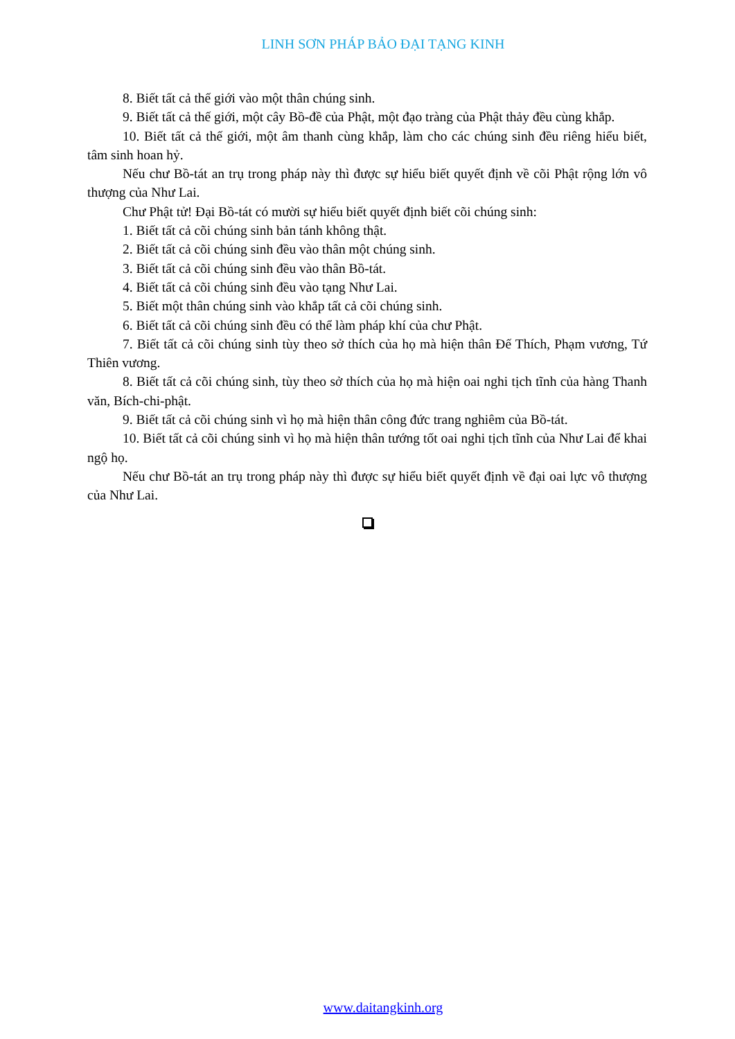LINH SƠN PHÁP BẢO ĐẠI TẠNG KINH
8. Biết tất cả thế giới vào một thân chúng sinh.
9. Biết tất cả thế giới, một cây Bồ-đề của Phật, một đạo tràng của Phật thảy đều cùng khắp.
10. Biết tất cả thế giới, một âm thanh cùng khắp, làm cho các chúng sinh đều riêng hiểu biết, tâm sinh hoan hỷ.
Nếu chư Bồ-tát an trụ trong pháp này thì được sự hiểu biết quyết định về cõi Phật rộng lớn vô thượng của Như Lai.
Chư Phật tử! Đại Bồ-tát có mười sự hiểu biết quyết định biết cõi chúng sinh:
1. Biết tất cả cõi chúng sinh bản tánh không thật.
2. Biết tất cả cõi chúng sinh đều vào thân một chúng sinh.
3. Biết tất cả cõi chúng sinh đều vào thân Bồ-tát.
4. Biết tất cả cõi chúng sinh đều vào tạng Như Lai.
5. Biết một thân chúng sinh vào khắp tất cả cõi chúng sinh.
6. Biết tất cả cõi chúng sinh đều có thể làm pháp khí của chư Phật.
7. Biết tất cả cõi chúng sinh tùy theo sở thích của họ mà hiện thân Đế Thích, Phạm vương, Tứ Thiên vương.
8. Biết tất cả cõi chúng sinh, tùy theo sở thích của họ mà hiện oai nghi tịch tĩnh của hàng Thanh văn, Bích-chi-phật.
9. Biết tất cả cõi chúng sinh vì họ mà hiện thân công đức trang nghiêm của Bồ-tát.
10. Biết tất cả cõi chúng sinh vì họ mà hiện thân tướng tốt oai nghi tịch tĩnh của Như Lai để khai ngộ họ.
Nếu chư Bồ-tát an trụ trong pháp này thì được sự hiểu biết quyết định về đại oai lực vô thượng của Như Lai.
www.daitangkinh.org